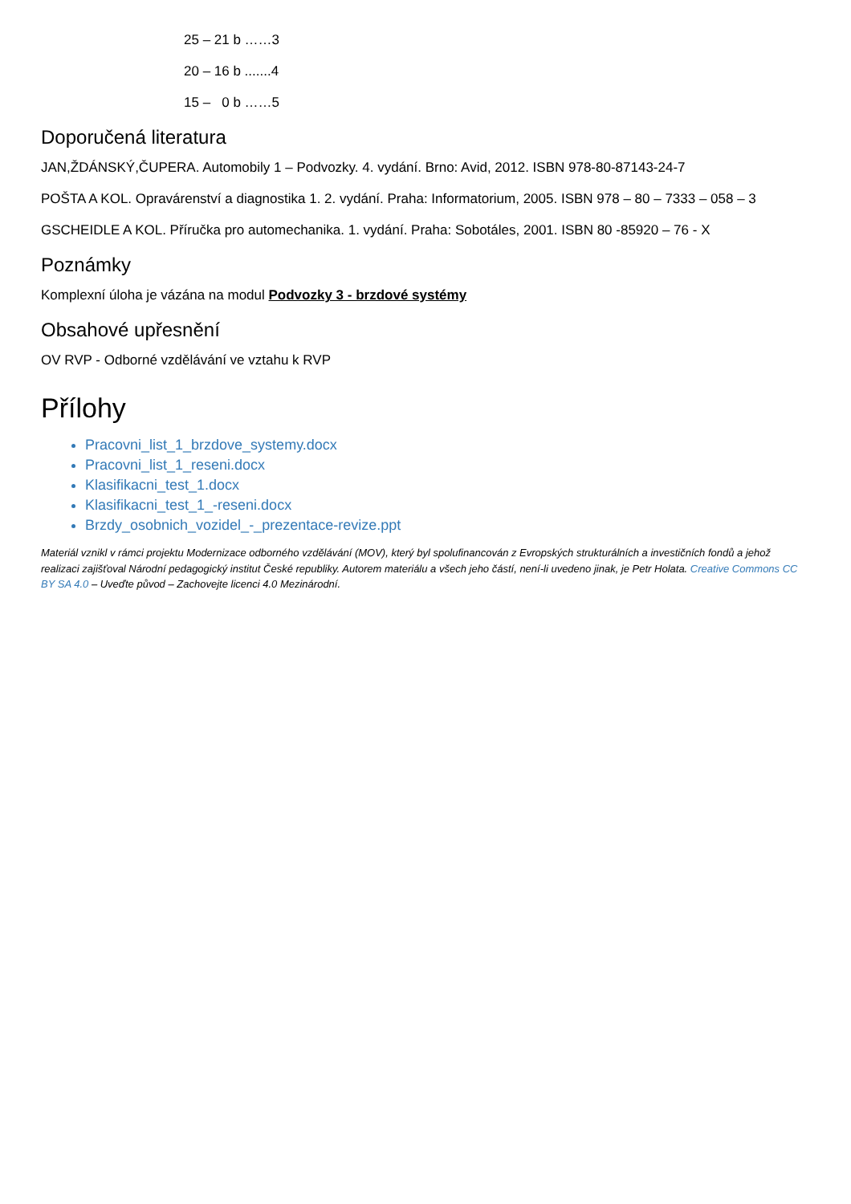25 – 21 b ……3
20 – 16 b .......4
15 – 0 b ……5
Doporučená literatura
JAN,ŽDÁNSKÝ,ČUPERA. Automobily 1 – Podvozky. 4. vydání. Brno: Avid, 2012. ISBN 978-80-87143-24-7
POŠTA A KOL. Opravárenství a diagnostika 1. 2. vydání. Praha: Informatorium, 2005. ISBN 978 – 80 – 7333 – 058 – 3
GSCHEIDLE A KOL. Příručka pro automechanika. 1. vydání. Praha: Sobotáles, 2001. ISBN 80 -85920 – 76 - X
Poznámky
Komplexní úloha je vázána na modul Podvozky 3 - brzdové systémy
Obsahové upřesnění
OV RVP - Odborné vzdělávání ve vztahu k RVP
Přílohy
Pracovni_list_1_brzdove_systemy.docx
Pracovni_list_1_reseni.docx
Klasifikacni_test_1.docx
Klasifikacni_test_1_-reseni.docx
Brzdy_osobnich_vozidel_-_prezentace-revize.ppt
Materiál vznikl v rámci projektu Modernizace odborného vzdělávání (MOV), který byl spolufinancován z Evropských strukturálních a investičních fondů a jehož realizaci zajišťoval Národní pedagogický institut České republiky. Autorem materiálu a všech jeho částí, není-li uvedeno jinak, je Petr Holata. Creative Commons CC BY SA 4.0 – Uveďte původ – Zachovejte licenci 4.0 Mezinárodní.